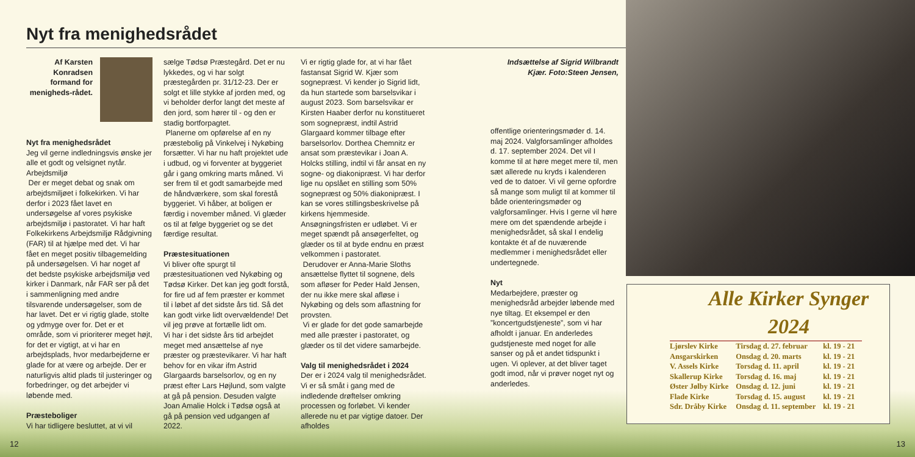Nyt fra menighedsrådet
Af Karsten Konradsen formand for menigheds-rådet.
Nyt fra menighedsrådet
Jeg vil gerne indledningsvis ønske jer alle et godt og velsignet nytår.
Arbejdsmiljø
Der er meget debat og snak om arbejdsmiljøet i folkekirken. Vi har derfor i 2023 fået lavet en undersøgelse af vores psykiske arbejdsmiljø i pastoratet. Vi har haft Folkekirkens Arbejdsmiljø Rådgivning (FAR) til at hjælpe med det. Vi har fået en meget positiv tilbagemelding på undersøgelsen. Vi har noget af det bedste psykiske arbejdsmiljø ved kirker i Danmark, når FAR ser på det i sammenligning med andre tilsvarende undersøgelser, som de har lavet. Det er vi rigtig glade, stolte og ydmyge over for. Det er et område, som vi prioriterer meget højt, for det er vigtigt, at vi har en arbejdsplads, hvor medarbejderne er glade for at være og arbejde. Der er naturligvis altid plads til justeringer og forbedringer, og det arbejder vi løbende med.
Præsteboliger
Vi har tidligere besluttet, at vi vil
sælge Tødsø Præstegård. Det er nu lykkedes, og vi har solgt præstegården pr. 31/12-23. Der er solgt et lille stykke af jorden med, og vi beholder derfor langt det meste af den jord, som hører til - og den er stadig bortforpagtet.
Planerne om opførelse af en ny præstebolig på Vinkelvej i Nykøbing forsætter. Vi har nu haft projektet ude i udbud, og vi forventer at byggeriet går i gang omkring marts måned. Vi ser frem til et godt samarbejde med de håndværkere, som skal forestå byggeriet. Vi håber, at boligen er færdig i november måned. Vi glæder os til at følge byggeriet og se det færdige resultat.
Præstesituationen
Vi bliver ofte spurgt til præstesituationen ved Nykøbing og Tødsø Kirker. Det kan jeg godt forstå, for fire ud af fem præster er kommet til i løbet af det sidste års tid. Så det kan godt virke lidt overvældende! Det vil jeg prøve at fortælle lidt om.
Vi har i det sidste års tid arbejdet meget med ansættelse af nye præster og præstevikarer. Vi har haft behov for en vikar ifm Astrid Glargaards barselsorlov, og en ny præst efter Lars Højlund, som valgte at gå på pension. Desuden valgte Joan Amalie Holck i Tødsø også at gå på pension ved udgangen af 2022.
Vi er rigtig glade for, at vi har fået fastansat Sigrid W. Kjær som sognepræst. Vi kender jo Sigrid lidt, da hun startede som barselsvikar i august 2023. Som barselsvikar er Kirsten Haaber derfor nu konstitueret som sognepræst, indtil Astrid Glargaard kommer tilbage efter barselsorlov. Dorthea Chemnitz er ansat som præstevikar i Joan A. Holcks stilling, indtil vi får ansat en ny sogne- og diakonipræst. Vi har derfor lige nu opslået en stilling som 50% sognepræst og 50% diakonipræst. I kan se vores stillingsbeskrivelse på kirkens hjemmeside. Ansøgningsfristen er udløbet. Vi er meget spændt på ansøgerfeltet, og glæder os til at byde endnu en præst velkommen i pastoratet.
Derudover er Anna-Marie Sloths ansættelse flyttet til sognene, dels som afløser for Peder Hald Jensen, der nu ikke mere skal afløse i Nykøbing og dels som aflastning for provsten.
Vi er glade for det gode samarbejde med alle præster i pastoratet, og glæder os til det videre samarbejde.
Valg til menighedsrådet i 2024
Der er i 2024 valg til menighedsrådet. Vi er så småt i gang med de indledende drøftelser omkring processen og forløbet. Vi kender allerede nu et par vigtige datoer. Der afholdes
Indsættelse af Sigrid Wilbrandt Kjær. Foto:Steen Jensen,
offentlige orienteringsmøder d. 14. maj 2024. Valgforsamlinger afholdes d. 17. september 2024. Det vil I komme til at høre meget mere til, men sæt allerede nu kryds i kalenderen ved de to datoer. Vi vil gerne opfordre så mange som muligt til at kommer til både orienteringsmøder og valgforsamlinger. Hvis I gerne vil høre mere om det spændende arbejde i menighedsrådet, så skal I endelig kontakte ét af de nuværende medlemmer i menighedsrådet eller undertegnede.
Nyt
Medarbejdere, præster og menighedsråd arbejder løbende med nye tiltag. Et eksempel er den ”koncertgudstjeneste”, som vi har afholdt i januar. En anderledes gudstjeneste med noget for alle sanser og på et andet tidspunkt i ugen. Vi oplever, at det bliver taget godt imod, når vi prøver noget nyt og anderledes.
Alle Kirker Synger
2024
| Ljørslev Kirke | Tirsdag d. 27. februar | kl. 19 - 21 |
| Ansgarskirken | Onsdag d. 20. marts | kl. 19 - 21 |
| V. Assels Kirke | Torsdag d. 11. april | kl. 19 - 21 |
| Skallerup Kirke | Torsdag d. 16. maj | kl. 19 - 21 |
| Øster Jølby Kirke | Onsdag d. 12. juni | kl. 19 - 21 |
| Flade Kirke | Torsdag d. 15. august | kl. 19 - 21 |
| Sdr. Dråby Kirke | Onsdag d. 11. september | kl. 19 - 21 |
12 13